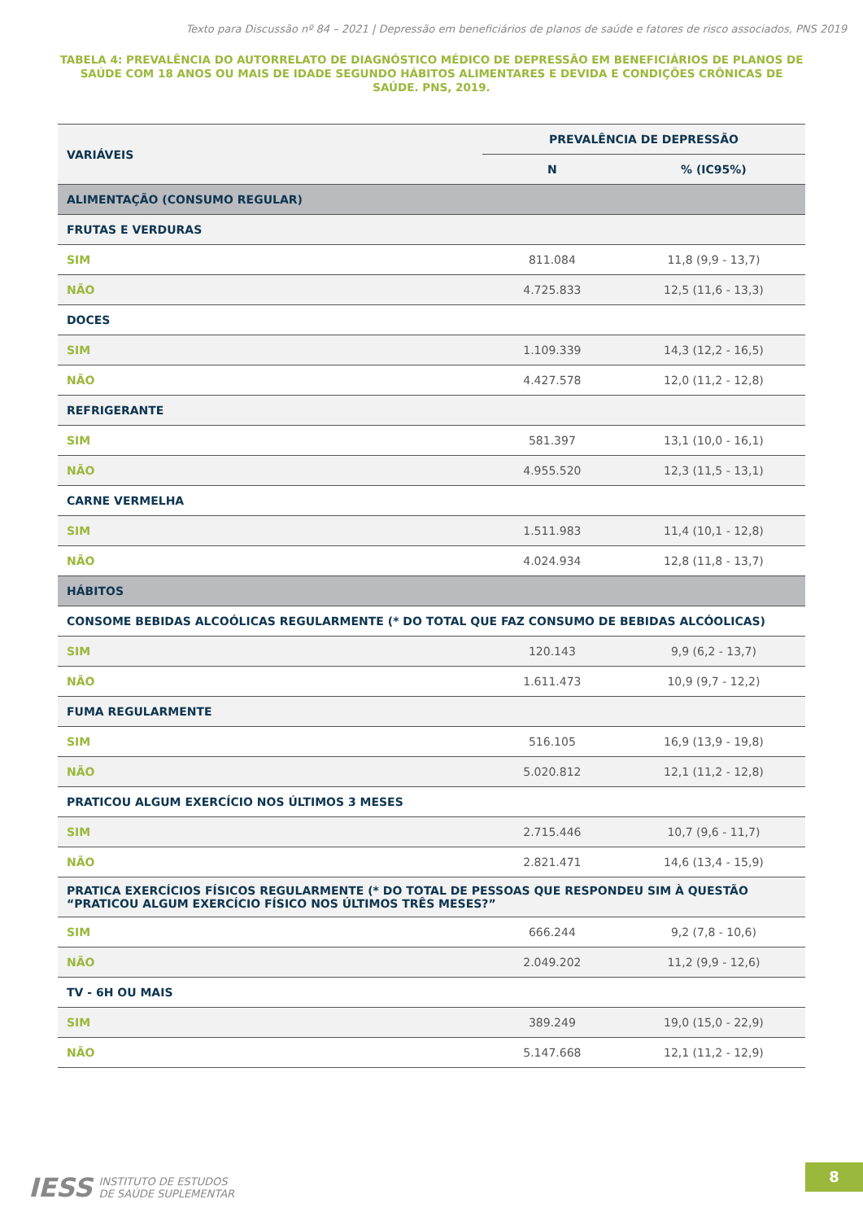Texto para Discussão nº 84 – 2021 | Depressão em beneficiários de planos de saúde e fatores de risco associados, PNS 2019
TABELA 4: PREVALÊNCIA DO AUTORRELATO DE DIAGNÓSTICO MÉDICO DE DEPRESSÃO EM BENEFICIÁRIOS DE PLANOS DE SAÚDE COM 18 ANOS OU MAIS DE IDADE SEGUNDO HÁBITOS ALIMENTARES E DEVIDA E CONDIÇÕES CRÔNICAS DE SAÚDE. PNS, 2019.
| VARIÁVEIS | PREVALÊNCIA DE DEPRESSÃO | |
| --- | --- | --- |
| | N | % (IC95%) |
| ALIMENTAÇÃO (CONSUMO REGULAR) | | |
| FRUTAS E VERDURAS | | |
| SIM | 811.084 | 11,8 (9,9 - 13,7) |
| NÃO | 4.725.833 | 12,5 (11,6 - 13,3) |
| DOCES | | |
| SIM | 1.109.339 | 14,3 (12,2 - 16,5) |
| NÃO | 4.427.578 | 12,0 (11,2 - 12,8) |
| REFRIGERANTE | | |
| SIM | 581.397 | 13,1 (10,0 - 16,1) |
| NÃO | 4.955.520 | 12,3 (11,5 - 13,1) |
| CARNE VERMELHA | | |
| SIM | 1.511.983 | 11,4 (10,1 - 12,8) |
| NÃO | 4.024.934 | 12,8 (11,8 - 13,7) |
| HÁBITOS | | |
| CONSOME BEBIDAS ALCOÓLICAS REGULARMENTE (* DO TOTAL QUE FAZ CONSUMO DE BEBIDAS ALCÓOLICAS) | | |
| SIM | 120.143 | 9,9 (6,2 - 13,7) |
| NÃO | 1.611.473 | 10,9 (9,7 - 12,2) |
| FUMA REGULARMENTE | | |
| SIM | 516.105 | 16,9 (13,9 - 19,8) |
| NÃO | 5.020.812 | 12,1 (11,2 - 12,8) |
| PRATICOU ALGUM EXERCÍCIO NOS ÚLTIMOS 3 MESES | | |
| SIM | 2.715.446 | 10,7 (9,6 - 11,7) |
| NÃO | 2.821.471 | 14,6 (13,4 - 15,9) |
| PRATICA EXERCÍCIOS FÍSICOS REGULARMENTE (* DO TOTAL DE PESSOAS QUE RESPONDEU SIM À QUESTÃO “PRATICOU ALGUM EXERCÍCIO FÍSICO NOS ÚLTIMOS TRÊS MESES?” | | |
| SIM | 666.244 | 9,2 (7,8 - 10,6) |
| NÃO | 2.049.202 | 11,2 (9,9 - 12,6) |
| TV - 6H OU MAIS | | |
| SIM | 389.249 | 19,0 (15,0 - 22,9) |
| NÃO | 5.147.668 | 12,1 (11,2 - 12,9) |
IESS INSTITUTO DE ESTUDOS
DE SAÚDE SUPLEMENTAR
8